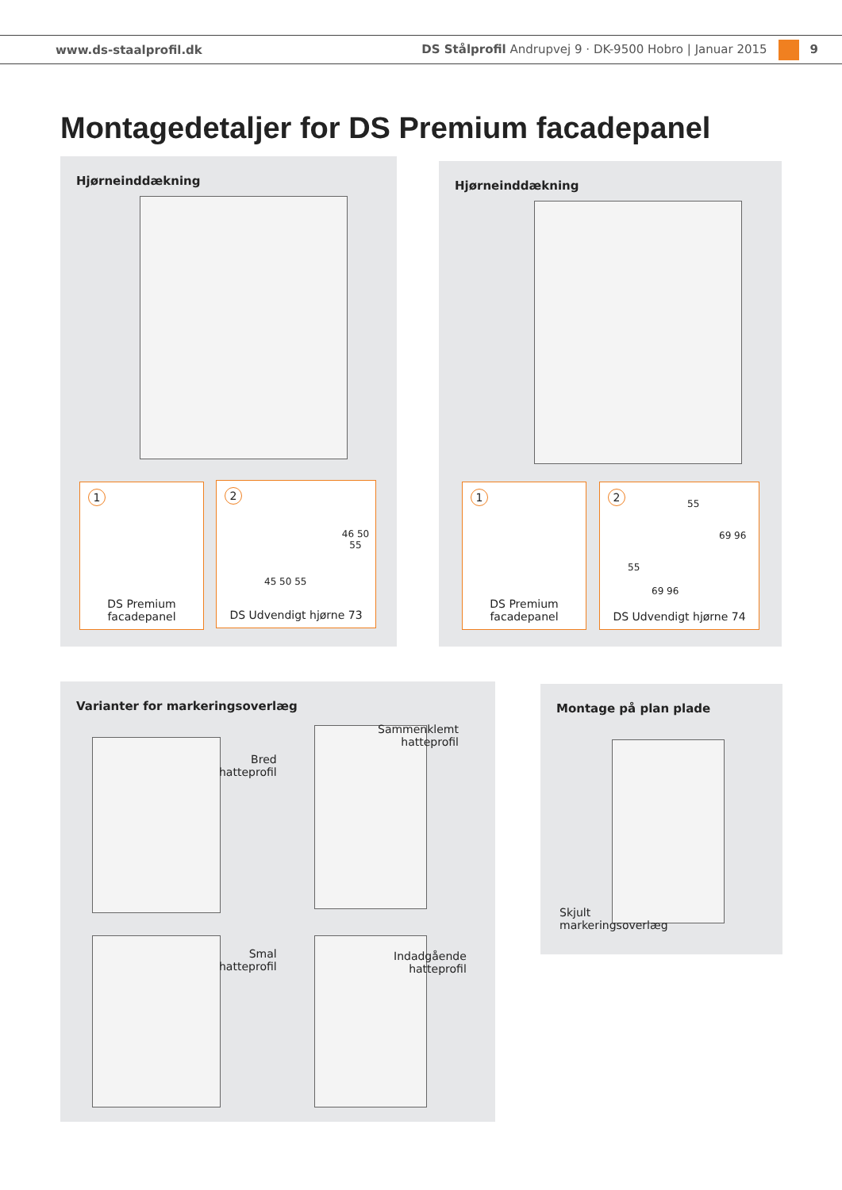www.ds-staalprofil.dk DS Stålprofil Andrupvej 9 · DK-9500 Hobro | Januar 2015 9
Montagedetaljer for DS Premium facadepanel
Hjørneinddækning
1
DS Premium
facadepanel
2
45 50 55
46 50 55
DS Udvendigt hjørne 73
Hjørneinddækning
1
DS Premium
facadepanel
2
55
69 96
55
69 96
DS Udvendigt hjørne 74
Varianter for markeringsoverlæg
Bred
hatteprofil
Sammenklemt
hatteprofil
Smal
hatteprofil
Indadgående
hatteprofil
Montage på plan plade
Skjult
markeringsoverlæg